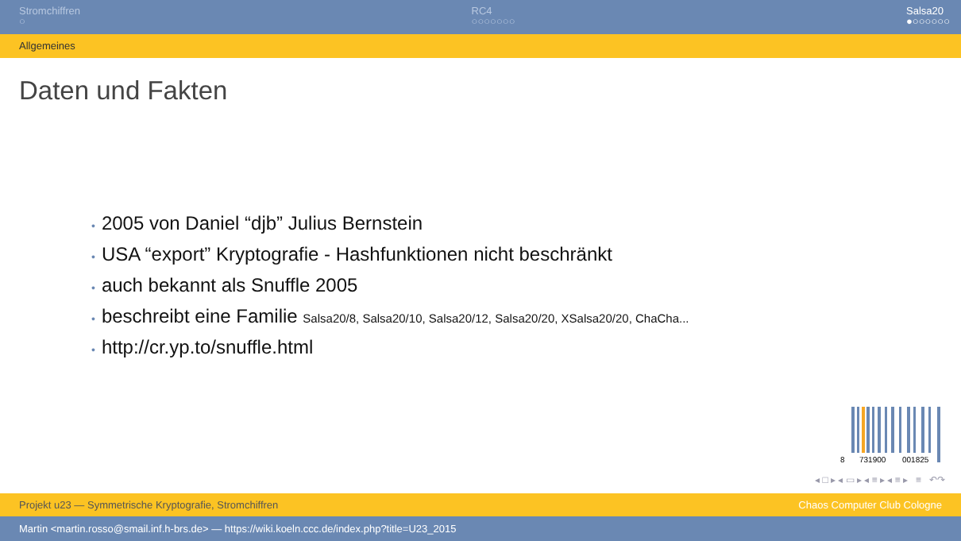Stromchiffren
○
RC4
○○○○○○○
Salsa20
●○○○○○○
Allgemeines
Daten und Fakten
• 2005 von Daniel “djb” Julius Bernstein
• USA “export” Kryptografie - Hashfunktionen nicht beschränkt
• auch bekannt als Snuffle 2005
• beschreibt eine Familie Salsa20/8, Salsa20/10, Salsa20/12, Salsa20/20, XSalsa20/20, ChaCha...
• http://cr.yp.to/snuffle.html
8
731900
001825
◂ □ ▸ ◂ ▭ ▸ ◂ ≡ ▸ ◂ ≡ ▸ ≡ ↶↷
Projekt u23 — Symmetrische Kryptografie, Stromchiffren Chaos Computer Club Cologne
Martin <martin.rosso@smail.inf.h-brs.de> — https://wiki.koeln.ccc.de/index.php?title=U23_2015